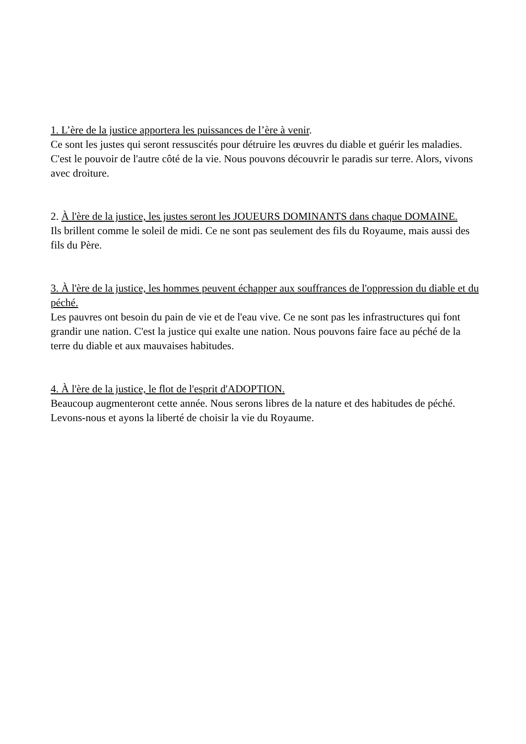1. L’ère de la justice apportera les puissances de l’ère à venir.
Ce sont les justes qui seront ressuscités pour détruire les œuvres du diable et guérir les maladies. C'est le pouvoir de l'autre côté de la vie. Nous pouvons découvrir le paradis sur terre. Alors, vivons avec droiture.
2. À l'ère de la justice, les justes seront les JOUEURS DOMINANTS dans chaque DOMAINE.
Ils brillent comme le soleil de midi. Ce ne sont pas seulement des fils du Royaume, mais aussi des fils du Père.
3. À l'ère de la justice, les hommes peuvent échapper aux souffrances de l'oppression du diable et du péché.
Les pauvres ont besoin du pain de vie et de l'eau vive. Ce ne sont pas les infrastructures qui font grandir une nation. C'est la justice qui exalte une nation. Nous pouvons faire face au péché de la terre du diable et aux mauvaises habitudes.
4. À l'ère de la justice, le flot de l'esprit d'ADOPTION.
Beaucoup augmenteront cette année. Nous serons libres de la nature et des habitudes de péché. Levons-nous et ayons la liberté de choisir la vie du Royaume.